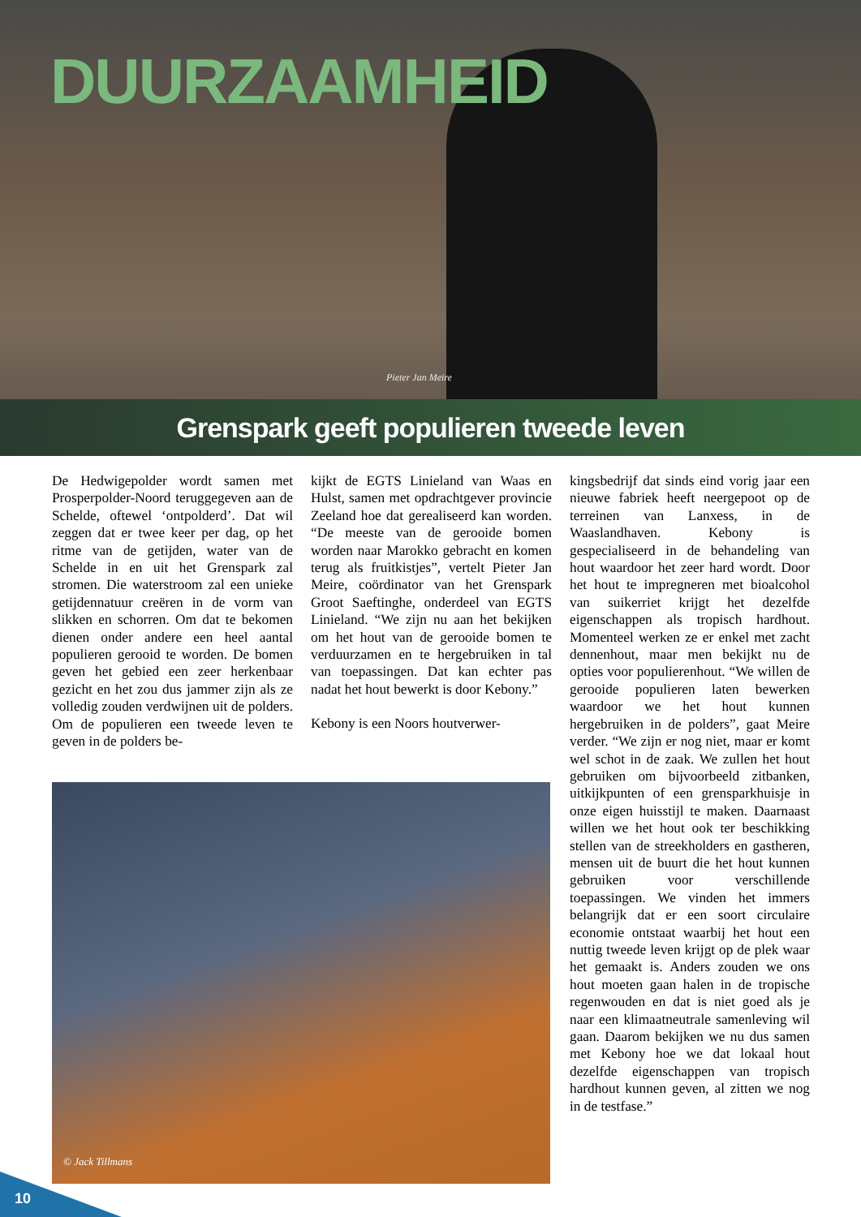DUURZAAMHEID
Pieter Jan Meire
Grenspark geeft populieren tweede leven
De Hedwigepolder wordt samen met Prosperpolder-Noord teruggegeven aan de Schelde, oftewel ‘ontpolderd’. Dat wil zeggen dat er twee keer per dag, op het ritme van de getijden, water van de Schelde in en uit het Grenspark zal stromen. Die waterstroom zal een unieke getijdennatuur creëren in de vorm van slikken en schorren. Om dat te bekomen dienen onder andere een heel aantal populieren gerooid te worden. De bomen geven het gebied een zeer herkenbaar gezicht en het zou dus jammer zijn als ze volledig zouden verdwijnen uit de polders. Om de populieren een tweede leven te geven in de polders be-
kijkt de EGTS Linieland van Waas en Hulst, samen met opdrachtgever provincie Zeeland hoe dat gerealiseerd kan worden. “De meeste van de gerooide bomen worden naar Marokko gebracht en komen terug als fruitkistjes”, vertelt Pieter Jan Meire, coördinator van het Grenspark Groot Saeftinghe, onderdeel van EGTS Linieland. “We zijn nu aan het bekijken om het hout van de gerooide bomen te verduurzamen en te hergebruiken in tal van toepassingen. Dat kan echter pas nadat het hout bewerkt is door Kebony.”
Kebony is een Noors houtverwer-
© Jack Tillmans
kingsbedrijf dat sinds eind vorig jaar een nieuwe fabriek heeft neergepoot op de terreinen van Lanxess, in de Waaslandhaven. Kebony is gespecialiseerd in de behandeling van hout waardoor het zeer hard wordt. Door het hout te impregneren met bioalcohol van suikerriet krijgt het dezelfde eigenschappen als tropisch hardhout. Momenteel werken ze er enkel met zacht dennenhout, maar men bekijkt nu de opties voor populierenhout. “We willen de gerooide populieren laten bewerken waardoor we het hout kunnen hergebruiken in de polders”, gaat Meire verder. “We zijn er nog niet, maar er komt wel schot in de zaak. We zullen het hout gebruiken om bijvoorbeeld zitbanken, uitkijkpunten of een grensparkhuisje in onze eigen huisstijl te maken. Daarnaast willen we het hout ook ter beschikking stellen van de streekholders en gastheren, mensen uit de buurt die het hout kunnen gebruiken voor verschillende toepassingen. We vinden het immers belangrijk dat er een soort circulaire economie ontstaat waarbij het hout een nuttig tweede leven krijgt op de plek waar het gemaakt is. Anders zouden we ons hout moeten gaan halen in de tropische regenwouden en dat is niet goed als je naar een klimaatneutrale samenleving wil gaan. Daarom bekijken we nu dus samen met Kebony hoe we dat lokaal hout dezelfde eigenschappen van tropisch hardhout kunnen geven, al zitten we nog in de testfase.”
10